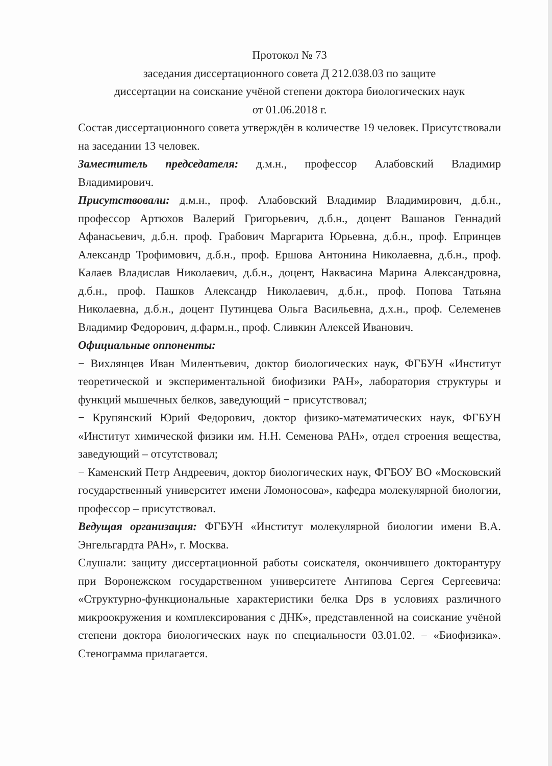Протокол № 73
заседания диссертационного совета Д 212.038.03 по защите
диссертации на соискание учёной степени доктора биологических наук
от 01.06.2018 г.
Состав диссертационного совета утверждён в количестве 19 человек. Присутствовали на заседании 13 человек.
Заместитель председателя: д.м.н., профессор Алабовский Владимир Владимирович.
Присутствовали: д.м.н., проф. Алабовский Владимир Владимирович, д.б.н., профессор Артюхов Валерий Григорьевич, д.б.н., доцент Вашанов Геннадий Афанасьевич, д.б.н. проф. Грабович Маргарита Юрьевна, д.б.н., проф. Епринцев Александр Трофимович, д.б.н., проф. Ершова Антонина Николаевна, д.б.н., проф. Калаев Владислав Николаевич, д.б.н., доцент, Наквасина Марина Александровна, д.б.н., проф. Пашков Александр Николаевич, д.б.н., проф. Попова Татьяна Николаевна, д.б.н., доцент Путинцева Ольга Васильевна, д.х.н., проф. Селеменев Владимир Федорович, д.фарм.н., проф. Сливкин Алексей Иванович.
Официальные оппоненты:
− Вихлянцев Иван Милентьевич, доктор биологических наук, ФГБУН «Институт теоретической и экспериментальной биофизики РАН», лаборатория структуры и функций мышечных белков, заведующий − присутствовал;
− Крупянский Юрий Федорович, доктор физико-математических наук, ФГБУН «Институт химической физики им. Н.Н. Семенова РАН», отдел строения вещества, заведующий – отсутствовал;
− Каменский Петр Андреевич, доктор биологических наук, ФГБОУ ВО «Московский государственный университет имени Ломоносова», кафедра молекулярной биологии, профессор – присутствовал.
Ведущая организация: ФГБУН «Институт молекулярной биологии имени В.А. Энгельгардта РАН», г. Москва.
Слушали: защиту диссертационной работы соискателя, окончившего докторантуру при Воронежском государственном университете Антипова Сергея Сергеевича: «Структурно-функциональные характеристики белка Dps в условиях различного микроокружения и комплексирования с ДНК», представленной на соискание учёной степени доктора биологических наук по специальности 03.01.02. − «Биофизика». Стенограмма прилагается.